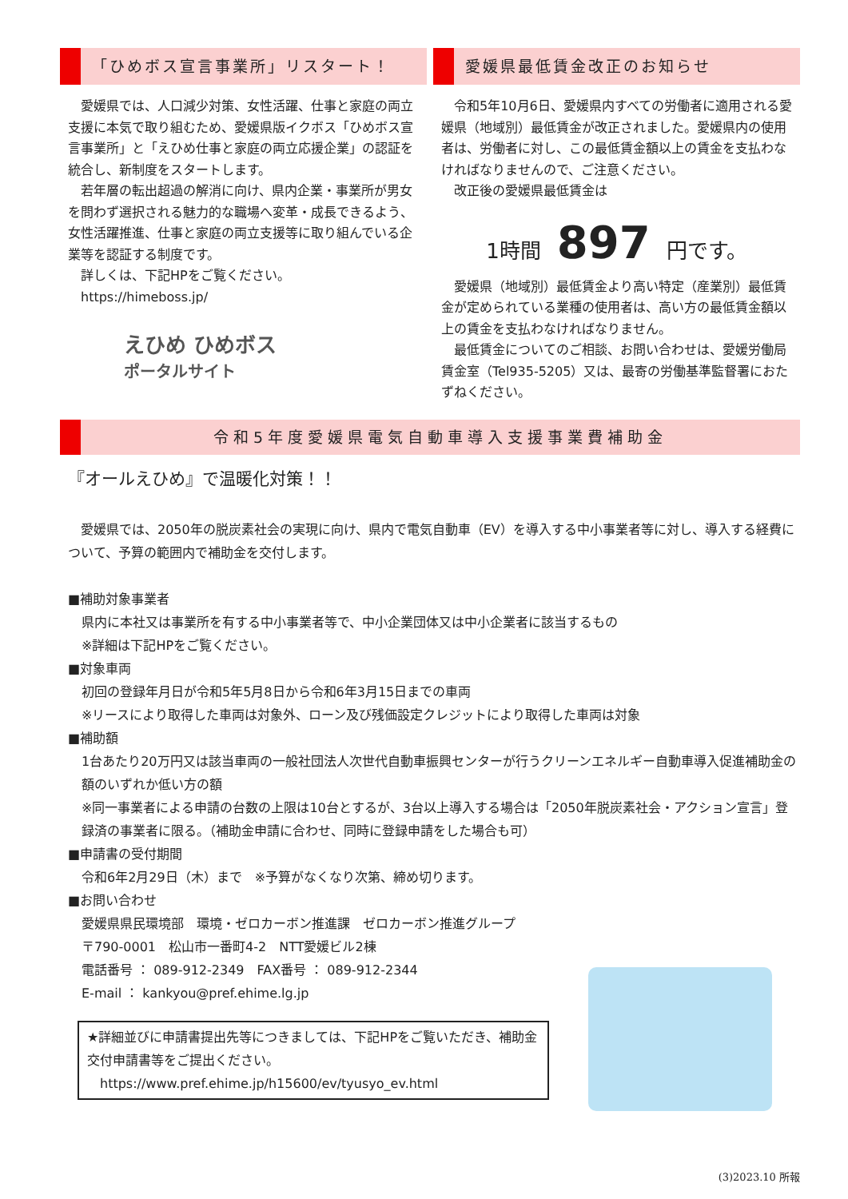「ひめボス宣言事業所」リスタート！
　愛媛県では、人口減少対策、女性活躍、仕事と家庭の両立支援に本気で取り組むため、愛媛県版イクボス「ひめボス宣言事業所」と「えひめ仕事と家庭の両立応援企業」の認証を統合し、新制度をスタートします。
　若年層の転出超過の解消に向け、県内企業・事業所が男女を問わず選択される魅力的な職場へ変革・成長できるよう、女性活躍推進、仕事と家庭の両立支援等に取り組んでいる企業等を認証する制度です。
　詳しくは、下記HPをご覧ください。
　https://himeboss.jp/
えひめ ひめボス
ポータルサイト
愛媛県最低賃金改正のお知らせ
　令和5年10月6日、愛媛県内すべての労働者に適用される愛媛県（地域別）最低賃金が改正されました。愛媛県内の使用者は、労働者に対し、この最低賃金額以上の賃金を支払わなければなりませんので、ご注意ください。
　改正後の愛媛県最低賃金は
1時間 897 円です。
　愛媛県（地域別）最低賃金より高い特定（産業別）最低賃金が定められている業種の使用者は、高い方の最低賃金額以上の賃金を支払わなければなりません。
　最低賃金についてのご相談、お問い合わせは、愛媛労働局賃金室（Tel935-5205）又は、最寄の労働基準監督署におたずねください。
令和5年度愛媛県電気自動車導入支援事業費補助金
『オールえひめ』で温暖化対策！！
　愛媛県では、2050年の脱炭素社会の実現に向け、県内で電気自動車（EV）を導入する中小事業者等に対し、導入する経費について、予算の範囲内で補助金を交付します。
■補助対象事業者
県内に本社又は事業所を有する中小事業者等で、中小企業団体又は中小企業者に該当するもの
※詳細は下記HPをご覧ください。
■対象車両
初回の登録年月日が令和5年5月8日から令和6年3月15日までの車両
※リースにより取得した車両は対象外、ローン及び残価設定クレジットにより取得した車両は対象
■補助額
1台あたり20万円又は該当車両の一般社団法人次世代自動車振興センターが行うクリーンエネルギー自動車導入促進補助金の額のいずれか低い方の額
※同一事業者による申請の台数の上限は10台とするが、3台以上導入する場合は「2050年脱炭素社会・アクション宣言」登録済の事業者に限る。（補助金申請に合わせ、同時に登録申請をした場合も可）
■申請書の受付期間
令和6年2月29日（木）まで　※予算がなくなり次第、締め切ります。
■お問い合わせ
愛媛県県民環境部　環境・ゼロカーボン推進課　ゼロカーボン推進グループ
〒790-0001　松山市一番町4-2　NTT愛媛ビル2棟
電話番号 ： 089-912-2349　FAX番号 ： 089-912-2344
E-mail ： kankyou@pref.ehime.lg.jp
★詳細並びに申請書提出先等につきましては、下記HPをご覧いただき、補助金交付申請書等をご提出ください。
　https://www.pref.ehime.jp/h15600/ev/tyusyo_ev.html
(3)2023.10 所報